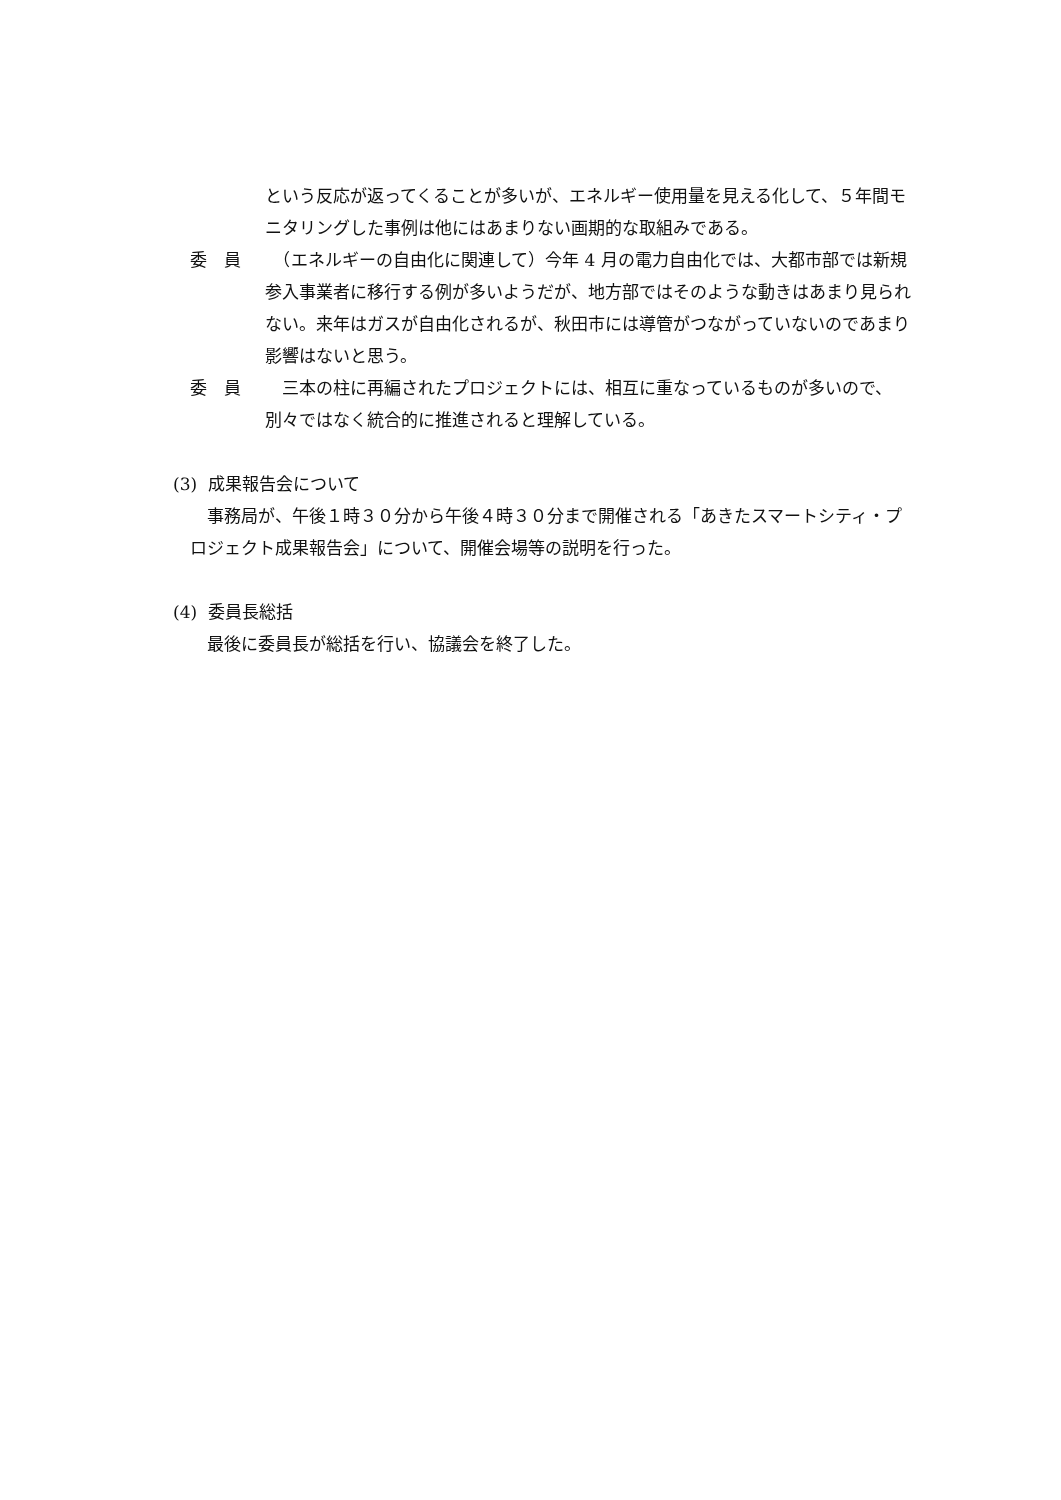という反応が返ってくることが多いが、エネルギー使用量を見える化して、５年間モニタリングした事例は他にはあまりない画期的な取組みである。
委　員 　（エネルギーの自由化に関連して）今年 4 月の電力自由化では、大都市部では新規参入事業者に移行する例が多いようだが、地方部ではそのような動きはあまり見られない。来年はガスが自由化されるが、秋田市には導管がつながっていないのであまり影響はないと思う。
委　員 　三本の柱に再編されたプロジェクトには、相互に重なっているものが多いので、別々ではなく統合的に推進されると理解している。
(3) 成果報告会について
　事務局が、午後１時３０分から午後４時３０分まで開催される「あきたスマートシティ・プロジェクト成果報告会」について、開催会場等の説明を行った。
(4) 委員長総括
　最後に委員長が総括を行い、協議会を終了した。